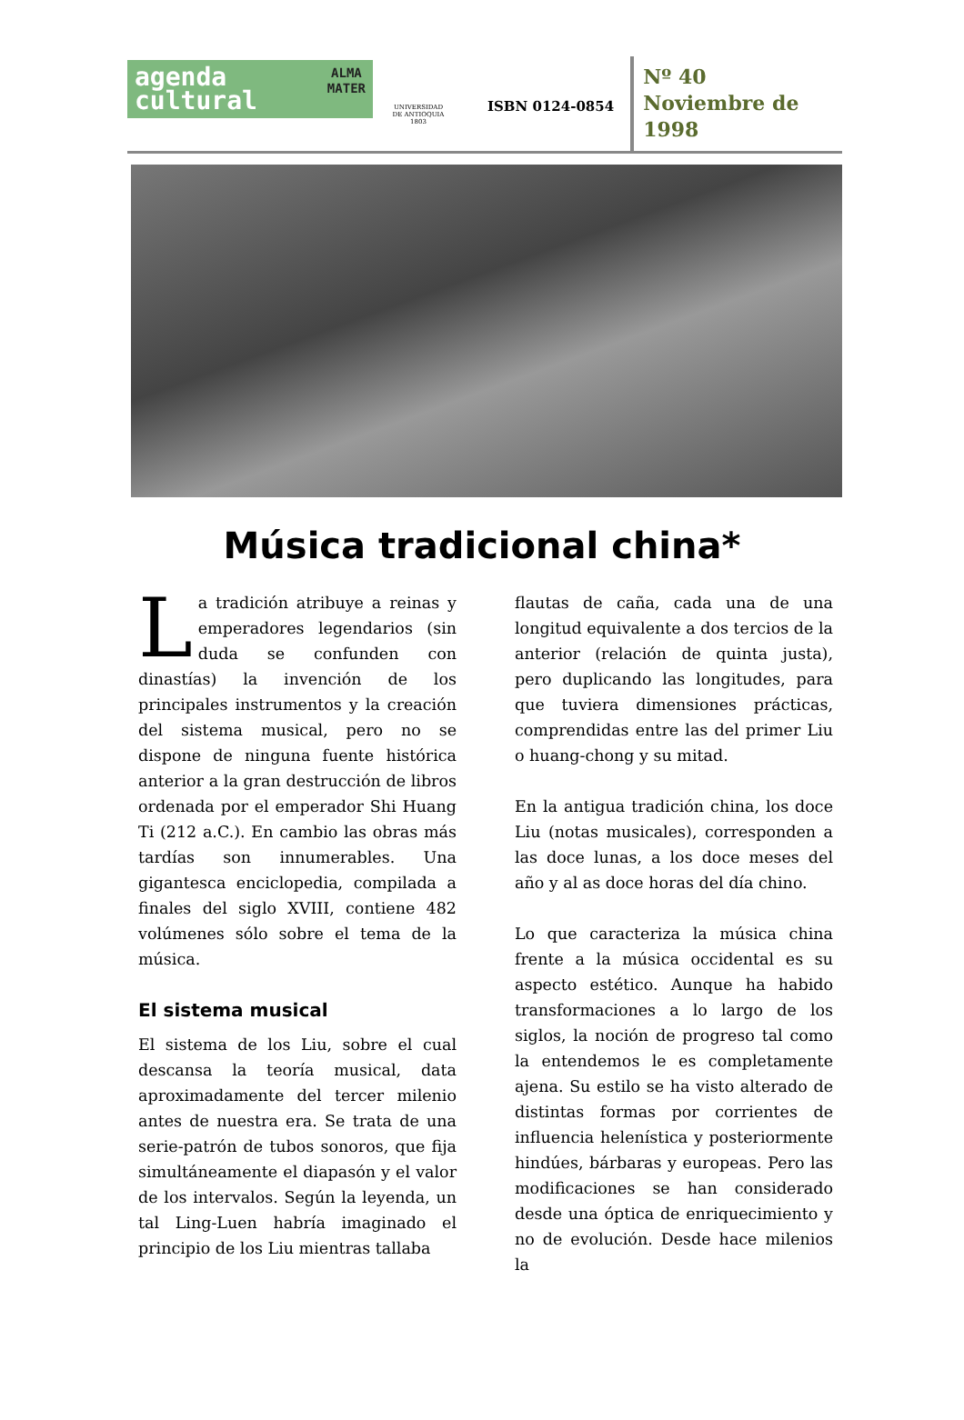agenda
cultural
ALMA
MATER
UNIVERSIDAD
DE ANTIOQUIA
1803
ISBN 0124-0854
Nº 40
Noviembre de
1998
Música tradicional china*
La tradición atribuye a reinas y emperadores legendarios (sin duda se confunden con dinastías) la invención de los principales instrumentos y la creación del sistema musical, pero no se dispone de ninguna fuente histórica anterior a la gran destrucción de libros ordenada por el emperador Shi Huang Ti (212 a.C.). En cambio las obras más tardías son innumerables. Una gigantesca enciclopedia, compilada a finales del siglo XVIII, contiene 482 volúmenes sólo sobre el tema de la música.
El sistema musical
El sistema de los Liu, sobre el cual descansa la teoría musical, data aproximadamente del tercer milenio antes de nuestra era. Se trata de una serie-patrón de tubos sonoros, que fija simultáneamente el diapasón y el valor de los intervalos. Según la leyenda, un tal Ling-Luen habría imaginado el principio de los Liu mientras tallaba
flautas de caña, cada una de una longitud equivalente a dos tercios de la anterior (relación de quinta justa), pero duplicando las longitudes, para que tuviera dimensiones prácticas, comprendidas entre las del primer Liu o huang-chong y su mitad.
En la antigua tradición china, los doce Liu (notas musicales), corresponden a las doce lunas, a los doce meses del año y al as doce horas del día chino.
Lo que caracteriza la música china frente a la música occidental es su aspecto estético. Aunque ha habido transformaciones a lo largo de los siglos, la noción de progreso tal como la entendemos le es completamente ajena. Su estilo se ha visto alterado de distintas formas por corrientes de influencia helenística y posteriormente hindúes, bárbaras y europeas. Pero las modificaciones se han considerado desde una óptica de enriquecimiento y no de evolución. Desde hace milenios la